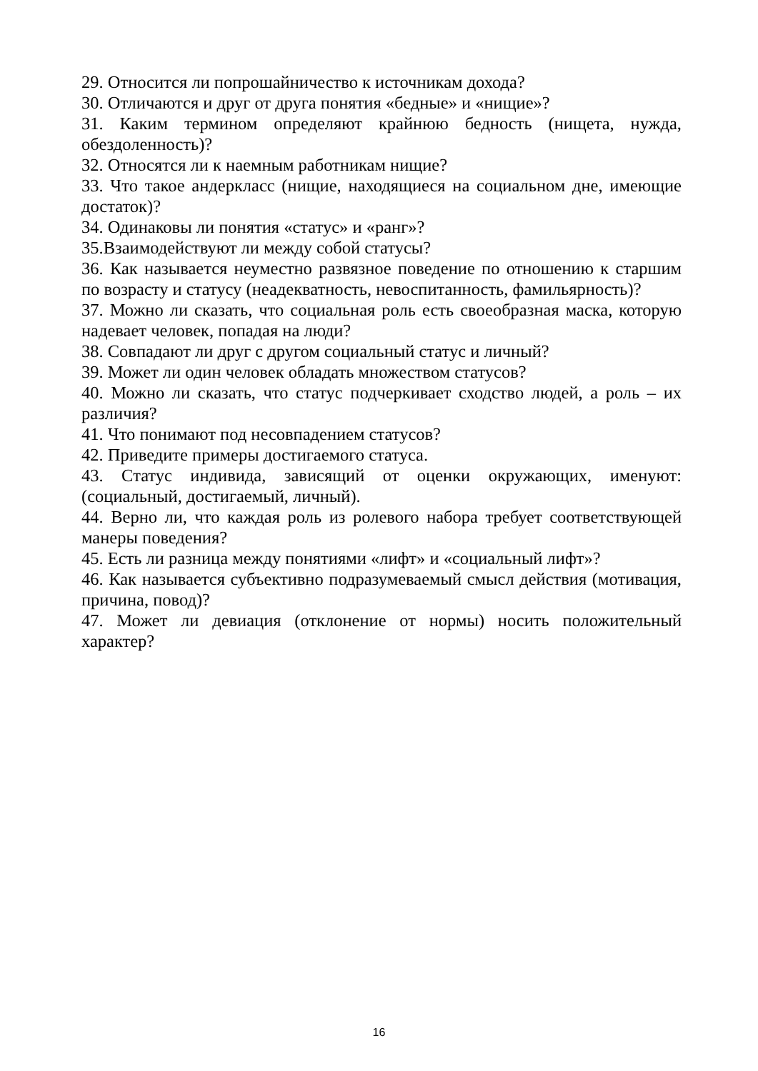29. Относится ли попрошайничество к источникам дохода?
30. Отличаются и друг от друга понятия «бедные» и «нищие»?
31. Каким термином определяют крайнюю бедность (нищета, нужда, обездоленность)?
32. Относятся ли к наемным работникам нищие?
33. Что такое андеркласс (нищие, находящиеся на социальном дне, имеющие достаток)?
34. Одинаковы ли понятия «статус» и «ранг»?
35.Взаимодействуют ли между собой статусы?
36. Как называется неуместно развязное поведение по отношению к старшим по возрасту и статусу (неадекватность, невоспитанность, фамильярность)?
37. Можно ли сказать, что социальная роль есть своеобразная маска, которую надевает человек, попадая на люди?
38. Совпадают ли друг с другом социальный статус и личный?
39. Может ли один человек обладать множеством статусов?
40. Можно ли сказать, что статус подчеркивает сходство людей, а роль – их различия?
41. Что понимают под несовпадением статусов?
42. Приведите примеры достигаемого статуса.
43. Статус индивида, зависящий от оценки окружающих, именуют: (социальный, достигаемый, личный).
44. Верно ли, что каждая роль из ролевого набора требует соответствующей манеры поведения?
45. Есть ли разница между понятиями «лифт» и «социальный лифт»?
46. Как называется субъективно подразумеваемый смысл действия (мотивация, причина, повод)?
47. Может ли девиация (отклонение от нормы) носить положительный характер?
16